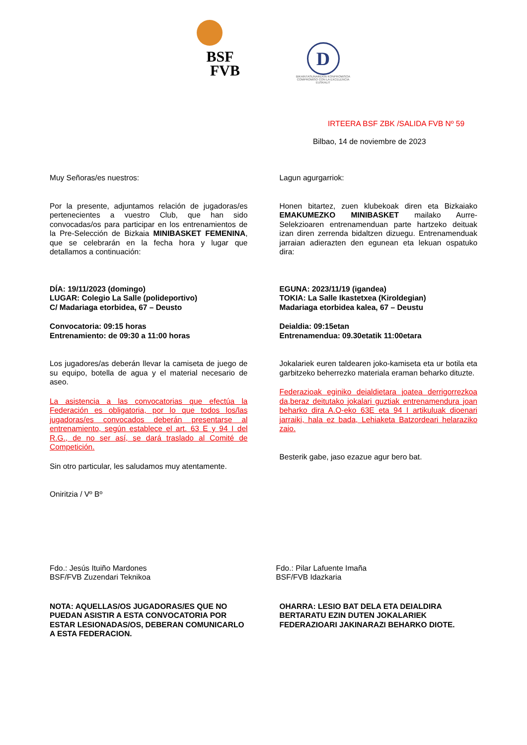BSF
FVB
D
BIKAINTASUNAREKIN KONPROMISOA
COMPROMISO CON LA EXCELENCIA
EUSKALIT
IRTEERA BSF ZBK /SALIDA FVB Nº 59
Bilbao, 14 de noviembre de 2023
Muy Señoras/es nuestros:
Por la presente, adjuntamos relación de jugadoras/es pertenecientes a vuestro Club, que han sido convocadas/os para participar en los entrenamientos de la Pre-Selección de Bizkaia MINIBASKET FEMENINA, que se celebrarán en la fecha hora y lugar que detallamos a continuación:
DÍA: 19/11/2023 (domingo)
LUGAR: Colegio La Salle (polideportivo)
C/ Madariaga etorbidea, 67 – Deusto
Convocatoria: 09:15 horas
Entrenamiento: de 09:30 a 11:00 horas
Los jugadores/as deberán llevar la camiseta de juego de su equipo, botella de agua y el material necesario de aseo.
La asistencia a las convocatorias que efectúa la Federación es obligatoria, por lo que todos los/las jugadoras/es convocados deberán presentarse al entrenamiento, según establece el art. 63 E y 94 I del R.G., de no ser así, se dará traslado al Comité de Competición.
Sin otro particular, les saludamos muy atentamente.
Oniritzia / Vº Bº
Lagun agurgarriok:
Honen bitartez, zuen klubekoak diren eta Bizkaiako EMAKUMEZKO MINIBASKET mailako Aurre-Selekzioaren entrenamenduan parte hartzeko deituak izan diren zerrenda bidaltzen dizuegu. Entrenamenduak jarraian adierazten den egunean eta lekuan ospatuko dira:
EGUNA: 2023/11/19 (igandea)
TOKIA: La Salle Ikastetxea (Kiroldegian)
Madariaga etorbidea kalea, 67 – Deustu
Deialdia: 09:15etan
Entrenamendua: 09.30etatik 11:00etara
Jokalariek euren taldearen joko-kamiseta eta ur botila eta garbitzeko beherrezko materiala eraman beharko dituzte.
Federazioak eginiko deialdietara joatea derrigorrezkoa da,beraz deitutako jokalari guztiak entrenamendura joan beharko dira A.O-eko 63E eta 94 I artikuluak dioenari jarraiki, hala ez bada, Lehiaketa Batzordeari helaraziko zaio.
Besterik gabe, jaso ezazue agur bero bat.
Fdo.: Jesús Ituiño Mardones
BSF/FVB Zuzendari Teknikoa
Fdo.: Pilar Lafuente Imaña
BSF/FVB Idazkaria
NOTA: AQUELLAS/OS JUGADORAS/ES QUE NO PUEDAN ASISTIR A ESTA CONVOCATORIA POR ESTAR LESIONADAS/OS, DEBERAN COMUNICARLO A ESTA FEDERACION.
OHARRA: LESIO BAT DELA ETA DEIALDIRA BERTARATU EZIN DUTEN JOKALARIEK FEDERAZIOARI JAKINARAZI BEHARKO DIOTE.